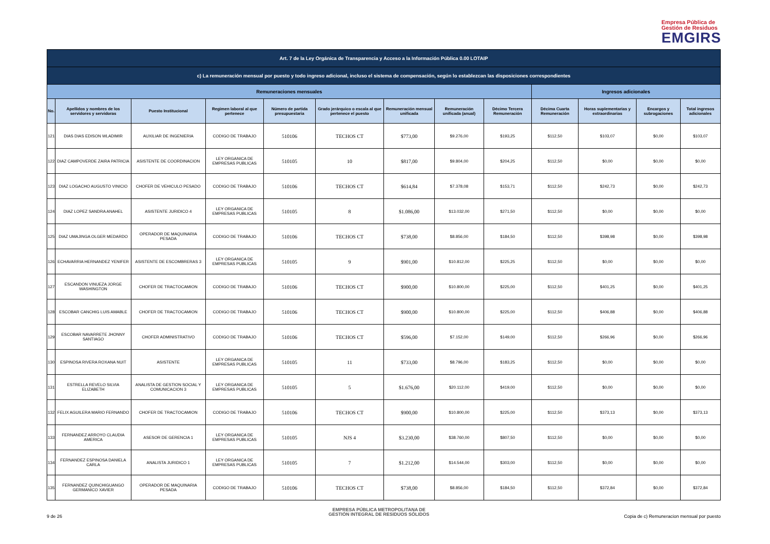Empresa Pública de
Gestión de Residuos
EMGIRS
| Art. 7 de la Ley Orgánica de Transparencia y Acceso a la Información Pública 0.00 LOTAIP | | | | | | | | | | | | |
| c) La remuneración mensual por puesto y todo ingreso adicional, incluso el sistema de compensación, según lo establezcan las disposiciones correspondientes | | | | | | | | | | | | |
| Remuneraciones mensuales | | | | | | | | | Ingresos adicionales | | | |
| No. | Apellidos y nombres de los servidores y servidoras | Puesto Institucional | Regimen laboral al que pertenece | Número de partida presupuestaria | Grado jerárquico o escala al que pertenece el puesto | Remuneración mensual unificada | Remuneración unificada (anual) | Décimo Tercera Remuneración | Décima Cuarta Remuneración | Horas suplementarias y extraordinarias | Encargos y subrogaciones | Total ingresos adicionales |
| 121 | DIAS DIAS EDISON WLADIMIR | AUXILIAR DE INGENIERIA | CODIGO DE TRABAJO | 510106 | TECHOS CT | $773,00 | $9.276,00 | $193,25 | $112,50 | $103,07 | $0,00 | $103,07 |
| 122 | DIAZ CAMPOVERDE ZAIRA PATRICIA | ASISTENTE DE COORDINACION | LEY ORGANICA DE EMPRESAS PUBLICAS | 510105 | 10 | $817,00 | $9.804,00 | $204,25 | $112,50 | $0,00 | $0,00 | $0,00 |
| 123 | DIAZ LOGACHO AUGUSTO VINICIO | CHOFER DE VEHICULO PESADO | CODIGO DE TRABAJO | 510106 | TECHOS CT | $614,84 | $7.378,08 | $153,71 | $112,50 | $242,73 | $0,00 | $242,73 |
| 124 | DIAZ LOPEZ SANDRA ANAHEL | ASISTENTE JURIDICO 4 | LEY ORGANICA DE EMPRESAS PUBLICAS | 510105 | 8 | $1.086,00 | $13.032,00 | $271,50 | $112,50 | $0,00 | $0,00 | $0,00 |
| 125 | DIAZ UMAJINGA OLGER MEDARDO | OPERADOR DE MAQUINARIA PESADA | CODIGO DE TRABAJO | 510106 | TECHOS CT | $738,00 | $8.856,00 | $184,50 | $112,50 | $398,98 | $0,00 | $398,98 |
| 126 | ECHAVARRIA HERNANDEZ YENIFER | ASISTENTE DE ESCOMBRERAS 3 | LEY ORGANICA DE EMPRESAS PUBLICAS | 510105 | 9 | $901,00 | $10.812,00 | $225,25 | $112,50 | $0,00 | $0,00 | $0,00 |
| 127 | ESCANDON VINUEZA JORGE WASHINGTON | CHOFER DE TRACTOCAMION | CODIGO DE TRABAJO | 510106 | TECHOS CT | $900,00 | $10.800,00 | $225,00 | $112,50 | $401,25 | $0,00 | $401,25 |
| 128 | ESCOBAR CANCHIG LUIS AMABLE | CHOFER DE TRACTOCAMION | CODIGO DE TRABAJO | 510106 | TECHOS CT | $900,00 | $10.800,00 | $225,00 | $112,50 | $406,88 | $0,00 | $406,88 |
| 129 | ESCOBAR NAVARRETE JHONNY SANTIAGO | CHOFER ADMINISTRATIVO | CODIGO DE TRABAJO | 510106 | TECHOS CT | $596,00 | $7.152,00 | $149,00 | $112,50 | $266,96 | $0,00 | $266,96 |
| 130 | ESPINOSA RIVERA ROXANA NUIT | ASISTENTE | LEY ORGANICA DE EMPRESAS PUBLICAS | 510105 | 11 | $733,00 | $8.796,00 | $183,25 | $112,50 | $0,00 | $0,00 | $0,00 |
| 131 | ESTRELLA REVELO SILVIA ELIZABETH | ANALISTA DE GESTION SOCIAL Y COMUNICACION 3 | LEY ORGANICA DE EMPRESAS PUBLICAS | 510105 | 5 | $1.676,00 | $20.112,00 | $419,00 | $112,50 | $0,00 | $0,00 | $0,00 |
| 132 | FELIX AGUILERA MARIO FERNANDO | CHOFER DE TRACTOCAMION | CODIGO DE TRABAJO | 510106 | TECHOS CT | $900,00 | $10.800,00 | $225,00 | $112,50 | $373,13 | $0,00 | $373,13 |
| 133 | FERNANDEZ ARROYO CLAUDIA AMERICA | ASESOR DE GERENCIA 1 | LEY ORGANICA DE EMPRESAS PUBLICAS | 510105 | NJS 4 | $3.230,00 | $38.760,00 | $807,50 | $112,50 | $0,00 | $0,00 | $0,00 |
| 134 | FERNANDEZ ESPINOSA DANIELA CARLA | ANALISTA JURIDICO 1 | LEY ORGANICA DE EMPRESAS PUBLICAS | 510105 | 7 | $1.212,00 | $14.544,00 | $303,00 | $112,50 | $0,00 | $0,00 | $0,00 |
| 135 | FERNANDEZ QUINCHIGUANGO GERMANICO XAVIER | OPERADOR DE MAQUINARIA PESADA | CODIGO DE TRABAJO | 510106 | TECHOS CT | $738,00 | $8.856,00 | $184,50 | $112,50 | $372,84 | $0,00 | $372,84 |
9 de 26
EMPRESA PÚBLICA METROPOLITANA DE
GESTIÓN INTEGRAL DE RESIDUOS SÓLIDOS
Copia de c) Remuneracion mensual por puesto